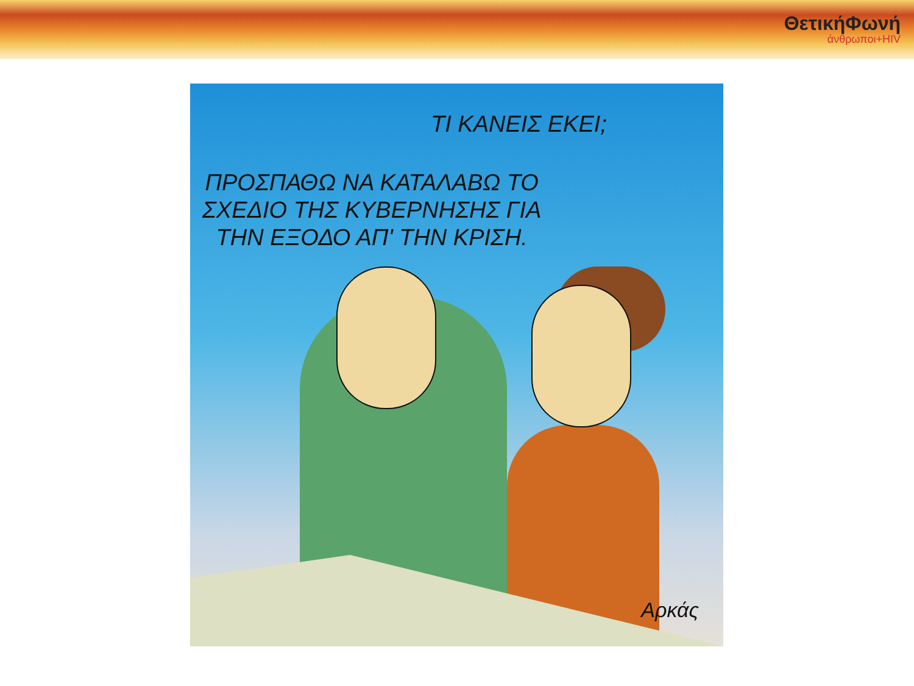ΘετικήΦωνή
άνθρωποι+HIV
ΤΙ ΚΑΝΕΙΣ ΕΚΕΙ;
ΠΡΟΣΠΑΘΩ ΝΑ ΚΑΤΑΛΑΒΩ ΤΟ
ΣΧΕΔΙΟ ΤΗΣ ΚΥΒΕΡΝΗΣΗΣ ΓΙΑ
ΤΗΝ ΕΞΟΔΟ ΑΠ' ΤΗΝ ΚΡΙΣΗ.
Αρκάς